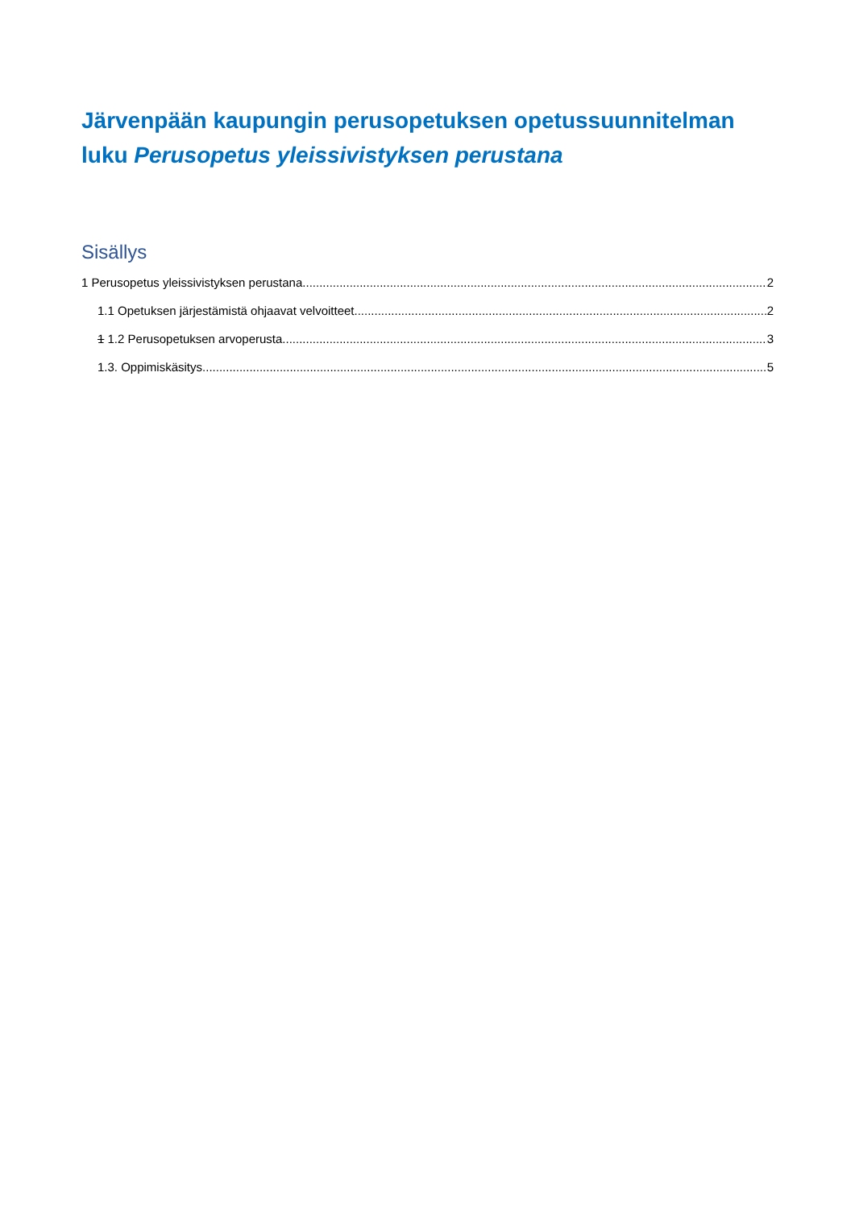Järvenpään kaupungin perusopetuksen opetussuunnitelman luku Perusopetus yleissivistyksen perustana
Sisällys
1 Perusopetus yleissivistyksen perustana 2
1.1 Opetuksen järjestämistä ohjaavat velvoitteet 2
1 1.2 Perusopetuksen arvoperusta 3
1.3. Oppimiskäsitys 5